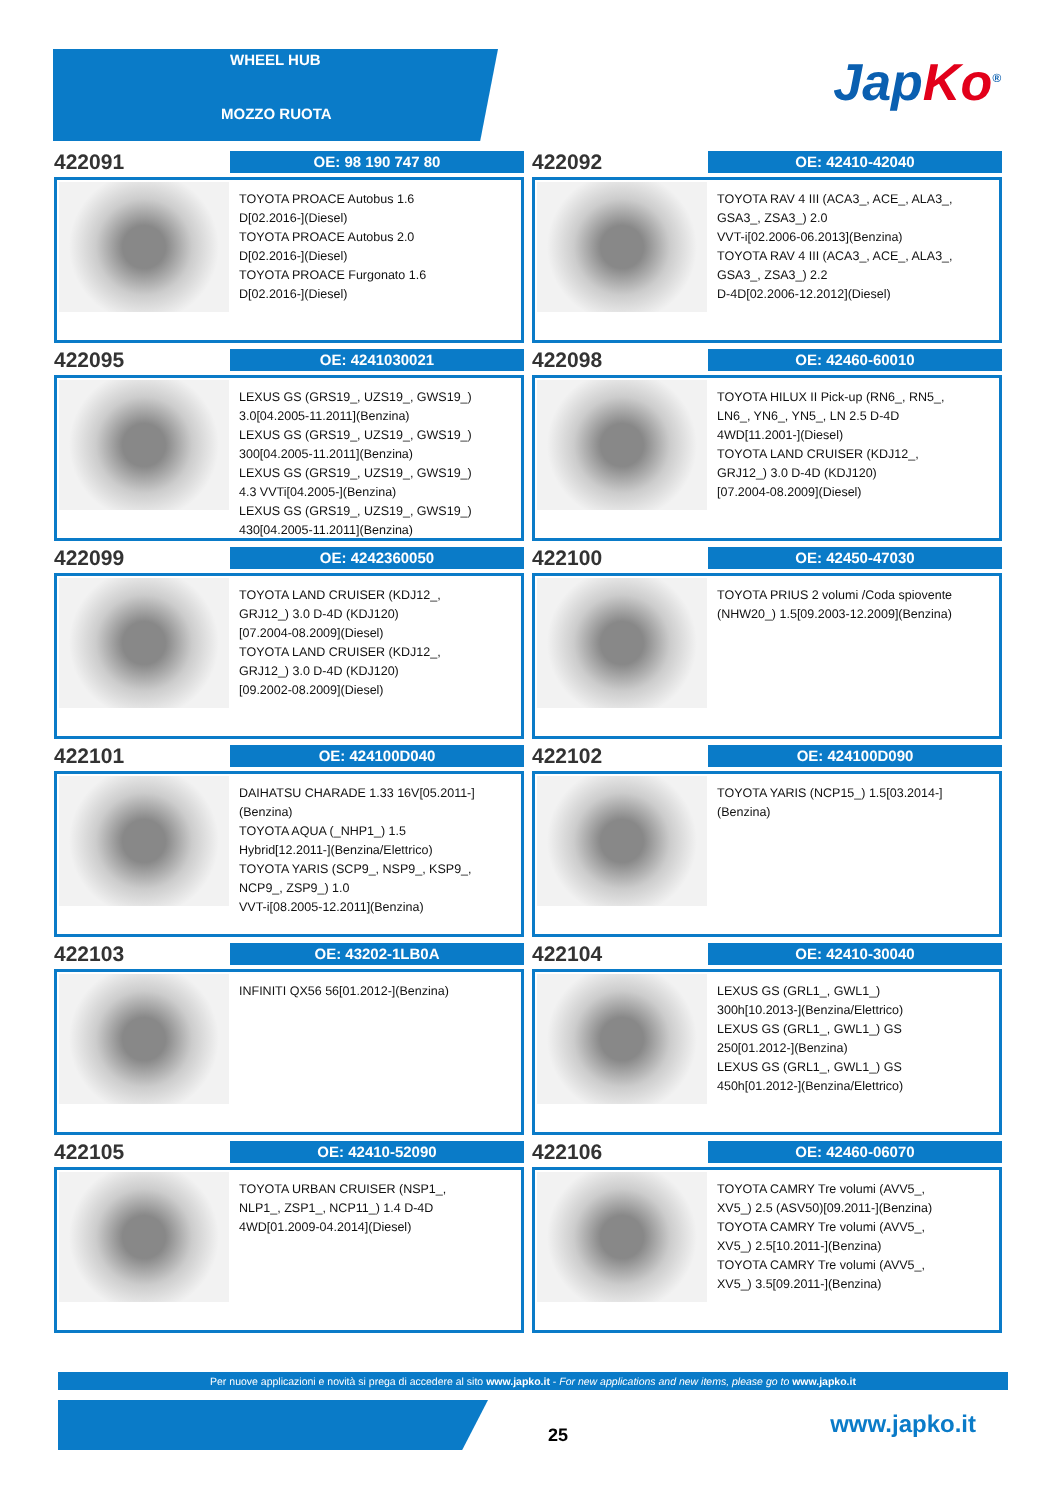WHEEL HUB
MOZZO RUOTA
Jap Ko<sup>®</sup>
422091
OE: 98 190 747 80
TOYOTA PROACE Autobus 1.6
D[02.2016-](Diesel)
TOYOTA PROACE Autobus 2.0
D[02.2016-](Diesel)
TOYOTA PROACE Furgonato 1.6
D[02.2016-](Diesel)
422092
OE: 42410-42040
TOYOTA RAV 4 III (ACA3_, ACE_, ALA3_,
GSA3_, ZSA3_) 2.0
VVT-i[02.2006-06.2013](Benzina)
TOYOTA RAV 4 III (ACA3_, ACE_, ALA3_,
GSA3_, ZSA3_) 2.2
D-4D[02.2006-12.2012](Diesel)
422095
OE: 4241030021
LEXUS GS (GRS19_, UZS19_, GWS19_)
3.0[04.2005-11.2011](Benzina)
LEXUS GS (GRS19_, UZS19_, GWS19_)
300[04.2005-11.2011](Benzina)
LEXUS GS (GRS19_, UZS19_, GWS19_)
4.3 VVTi[04.2005-](Benzina)
LEXUS GS (GRS19_, UZS19_, GWS19_)
430[04.2005-11.2011](Benzina)
422098
OE: 42460-60010
TOYOTA HILUX II Pick-up (RN6_, RN5_,
LN6_, YN6_, YN5_, LN 2.5 D-4D
4WD[11.2001-](Diesel)
TOYOTA LAND CRUISER (KDJ12_,
GRJ12_) 3.0 D-4D (KDJ120)
[07.2004-08.2009](Diesel)
422099
OE: 4242360050
TOYOTA LAND CRUISER (KDJ12_,
GRJ12_) 3.0 D-4D (KDJ120)
[07.2004-08.2009](Diesel)
TOYOTA LAND CRUISER (KDJ12_,
GRJ12_) 3.0 D-4D (KDJ120)
[09.2002-08.2009](Diesel)
422100
OE: 42450-47030
TOYOTA PRIUS 2 volumi /Coda spiovente
(NHW20_) 1.5[09.2003-12.2009](Benzina)
422101
OE: 424100D040
DAIHATSU CHARADE 1.33 16V[05.2011-]
(Benzina)
TOYOTA AQUA (_NHP1_) 1.5
Hybrid[12.2011-](Benzina/Elettrico)
TOYOTA YARIS (SCP9_, NSP9_, KSP9_,
NCP9_, ZSP9_) 1.0
VVT-i[08.2005-12.2011](Benzina)
422102
OE: 424100D090
TOYOTA YARIS (NCP15_) 1.5[03.2014-]
(Benzina)
422103
OE: 43202-1LB0A
INFINITI QX56 56[01.2012-](Benzina)
422104
OE: 42410-30040
LEXUS GS (GRL1_, GWL1_)
300h[10.2013-](Benzina/Elettrico)
LEXUS GS (GRL1_, GWL1_) GS
250[01.2012-](Benzina)
LEXUS GS (GRL1_, GWL1_) GS
450h[01.2012-](Benzina/Elettrico)
422105
OE: 42410-52090
TOYOTA URBAN CRUISER (NSP1_,
NLP1_, ZSP1_, NCP11_) 1.4 D-4D
4WD[01.2009-04.2014](Diesel)
422106
OE: 42460-06070
TOYOTA CAMRY Tre volumi (AVV5_,
XV5_) 2.5 (ASV50)[09.2011-](Benzina)
TOYOTA CAMRY Tre volumi (AVV5_,
XV5_) 2.5[10.2011-](Benzina)
TOYOTA CAMRY Tre volumi (AVV5_,
XV5_) 3.5[09.2011-](Benzina)
Per nuove applicazioni e novità si prega di accedere al sito www.japko.it - For new applications and new items, please go to www.japko.it
25 www.japko.it